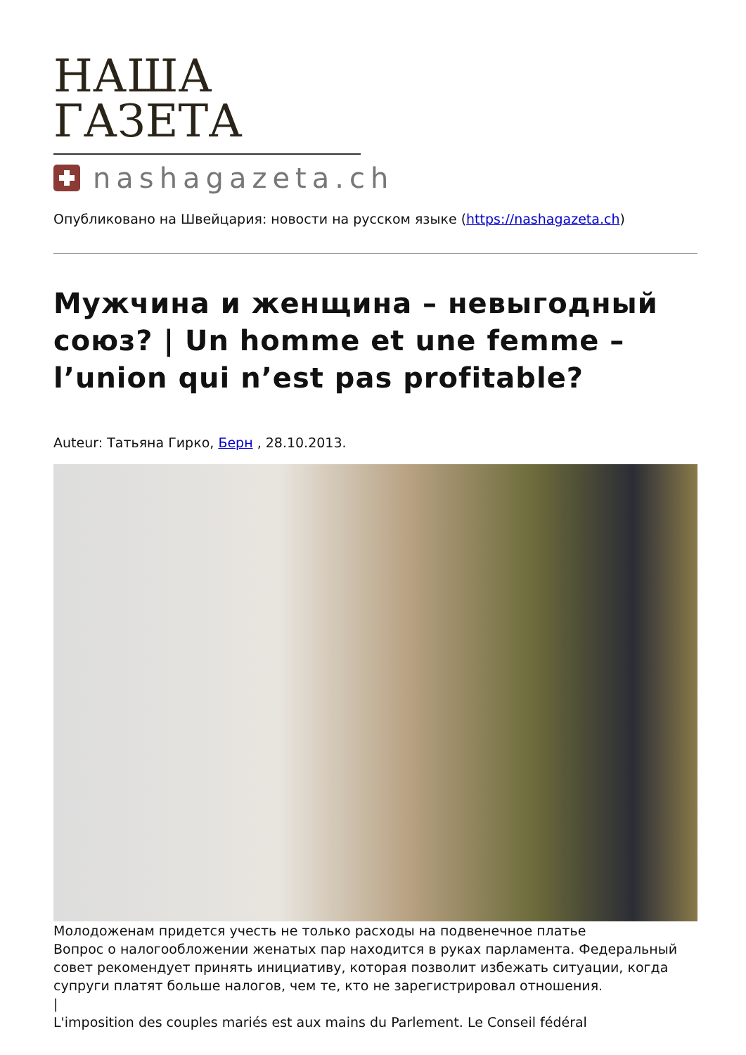НАША ГАЗЕТА
nashagazeta.ch
Опубликовано на Швейцария: новости на русском языке (https://nashagazeta.ch)
Мужчина и женщина – невыгодный союз? | Un homme et une femme – l’union qui n’est pas profitable?
Auteur: Татьяна Гирко, Берн , 28.10.2013.
Молодоженам придется учесть не только расходы на подвенечное платье
Вопрос о налогообложении женатых пар находится в руках парламента. Федеральный совет рекомендует принять инициативу, которая позволит избежать ситуации, когда супруги платят больше налогов, чем те, кто не зарегистрировал отношения.
|
L'imposition des couples mariés est aux mains du Parlement. Le Conseil fédéral